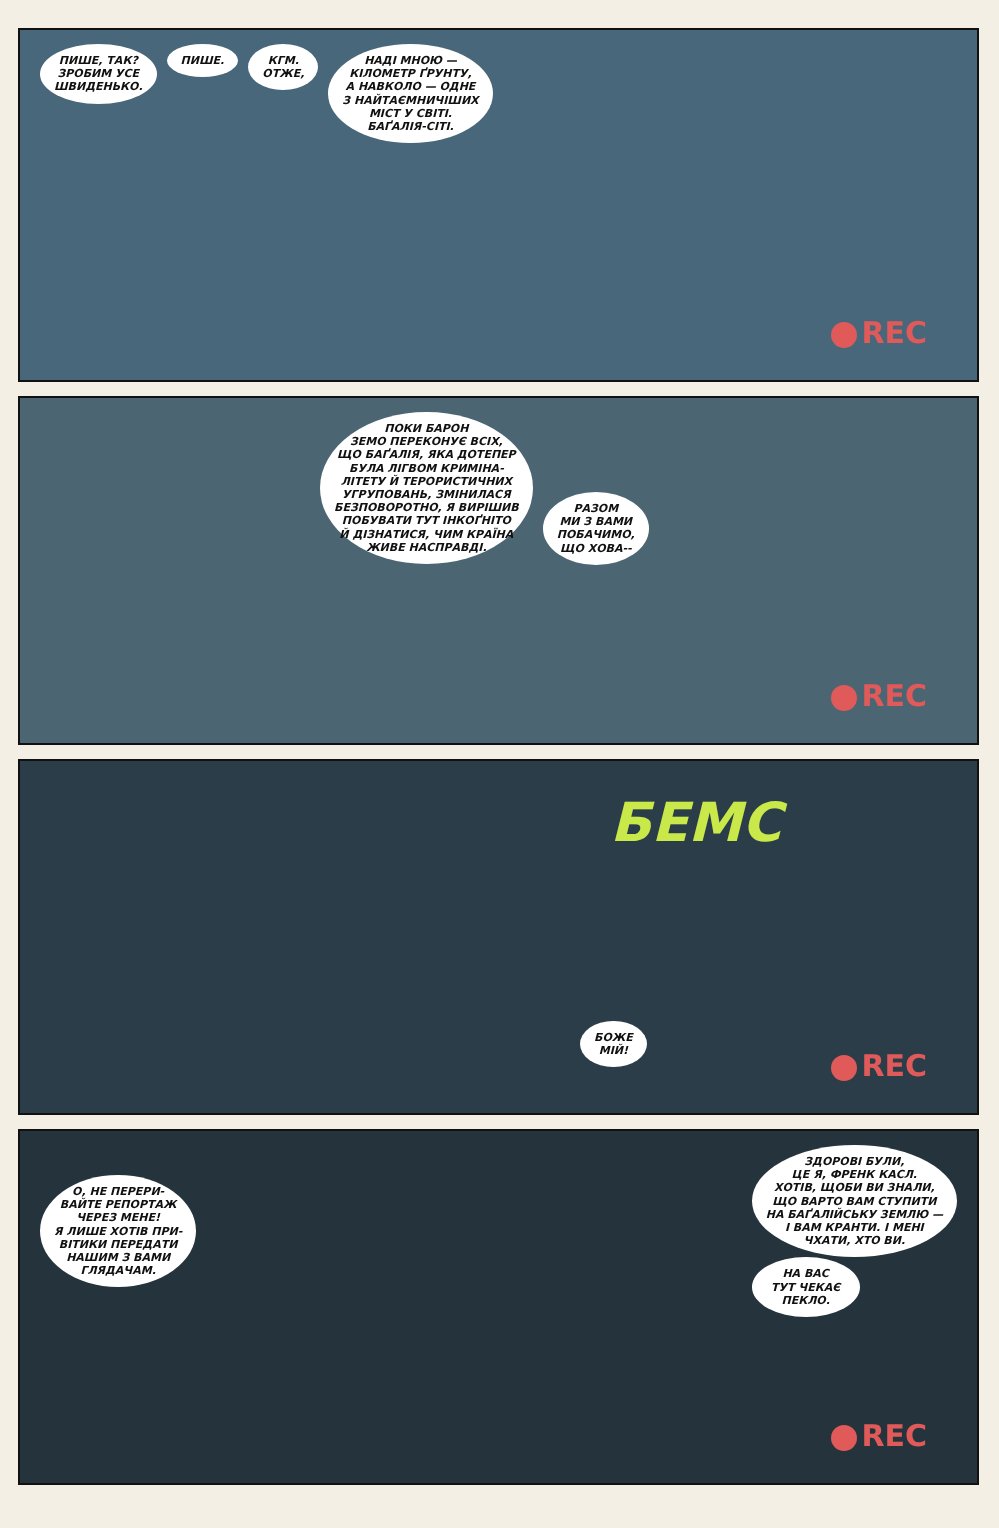ПИШЕ, ТАК?
ЗРОБИМ УСЕ
ШВИДЕНЬКО.
ПИШЕ. КГМ.
ОТЖЕ,
НАДІ МНОЮ —
КІЛОМЕТР ҐРУНТУ,
А НАВКОЛО — ОДНЕ
З НАЙТАЄМНИЧІШИХ
МІСТ У СВІТІ.
БАҐАЛІЯ-СІТІ.
REC
ПОКИ БАРОН
ЗЕМО ПЕРЕКОНУЄ ВСІХ,
ЩО БАҐАЛІЯ, ЯКА ДОТЕПЕР
БУЛА ЛІГВОМ КРИМІНА-
ЛІТЕТУ Й ТЕРОРИСТИЧНИХ
УГРУПОВАНЬ, ЗМІНИЛАСЯ
БЕЗПОВОРОТНО, Я ВИРІШИВ
ПОБУВАТИ ТУТ ІНКОҐНІТО
Й ДІЗНАТИСЯ, ЧИМ КРАЇНА
ЖИВЕ НАСПРАВДІ.
РАЗОМ
МИ З ВАМИ
ПОБАЧИМО,
ЩО ХОВА--
REC
БЕМС
БОЖЕ
МІЙ!
REC
О, НЕ ПЕРЕРИ-
ВАЙТЕ РЕПОРТАЖ
ЧЕРЕЗ МЕНЕ!
Я ЛИШЕ ХОТІВ ПРИ-
ВІТИКИ ПЕРЕДАТИ
НАШИМ З ВАМИ
ГЛЯДАЧАМ.
ЗДОРОВІ БУЛИ,
ЦЕ Я, ФРЕНК КАСЛ.
ХОТІВ, ЩОБИ ВИ ЗНАЛИ,
ЩО ВАРТО ВАМ СТУПИТИ
НА БАҐАЛІЙСЬКУ ЗЕМЛЮ —
І ВАМ КРАНТИ. І МЕНІ
ЧХАТИ, ХТО ВИ.
НА ВАС
ТУТ ЧЕКАЄ
ПЕКЛО.
REC